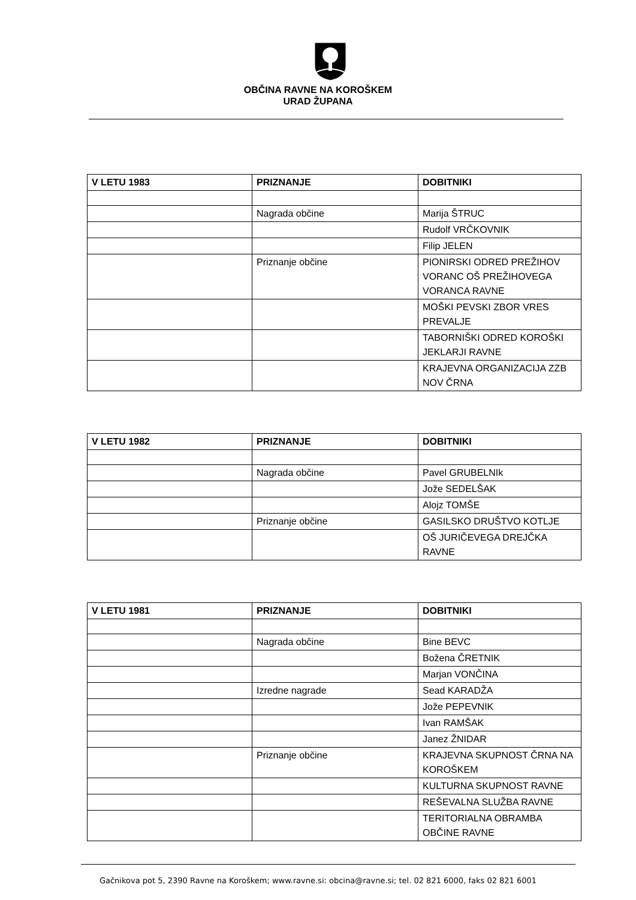OBČINA RAVNE NA KOROŠKEM
URAD ŽUPANA
| V LETU 1983 | PRIZNANJE | DOBITNIKI |
| --- | --- | --- |
| | Nagrada občine | Marija ŠTRUC |
| | | Rudolf VRČKOVNIK |
| | | Filip JELEN |
| | Priznanje občine | PIONIRSKI ODRED PREŽIHOV VORANC OŠ PREŽIHOVEGA VORANCA RAVNE |
| | | MOŠKI PEVSKI ZBOR VRES PREVALJE |
| | | TABORNIŠKI ODRED KOROŠKI JEKLARJI RAVNE |
| | | KRAJEVNA ORGANIZACIJA ZZB NOV ČRNA |
| V LETU 1982 | PRIZNANJE | DOBITNIKI |
| --- | --- | --- |
| | Nagrada občine | Pavel GRUBELNIk |
| | | Jože SEDELŠAK |
| | | Alojz TOMŠE |
| | Priznanje občine | GASILSKO DRUŠTVO KOTLJE |
| | | OŠ JURIČEVEGA DREJČKA RAVNE |
| V LETU 1981 | PRIZNANJE | DOBITNIKI |
| --- | --- | --- |
| | Nagrada občine | Bine BEVC |
| | | Božena ČRETNIK |
| | | Marjan VONČINA |
| | Izredne nagrade | Sead KARADŽA |
| | | Jože PEPEVNIK |
| | | Ivan RAMŠAK |
| | | Janez ŽNIDAR |
| | Priznanje občine | KRAJEVNA SKUPNOST ČRNA NA KOROŠKEM |
| | | KULTURNA SKUPNOST RAVNE |
| | | REŠEVALNA SLUŽBA RAVNE |
| | | TERITORIALNA OBRAMBA OBČINE RAVNE |
Gačnikova pot 5, 2390 Ravne na Koroškem; www.ravne.si: obcina@ravne.si; tel. 02 821 6000, faks 02 821 6001